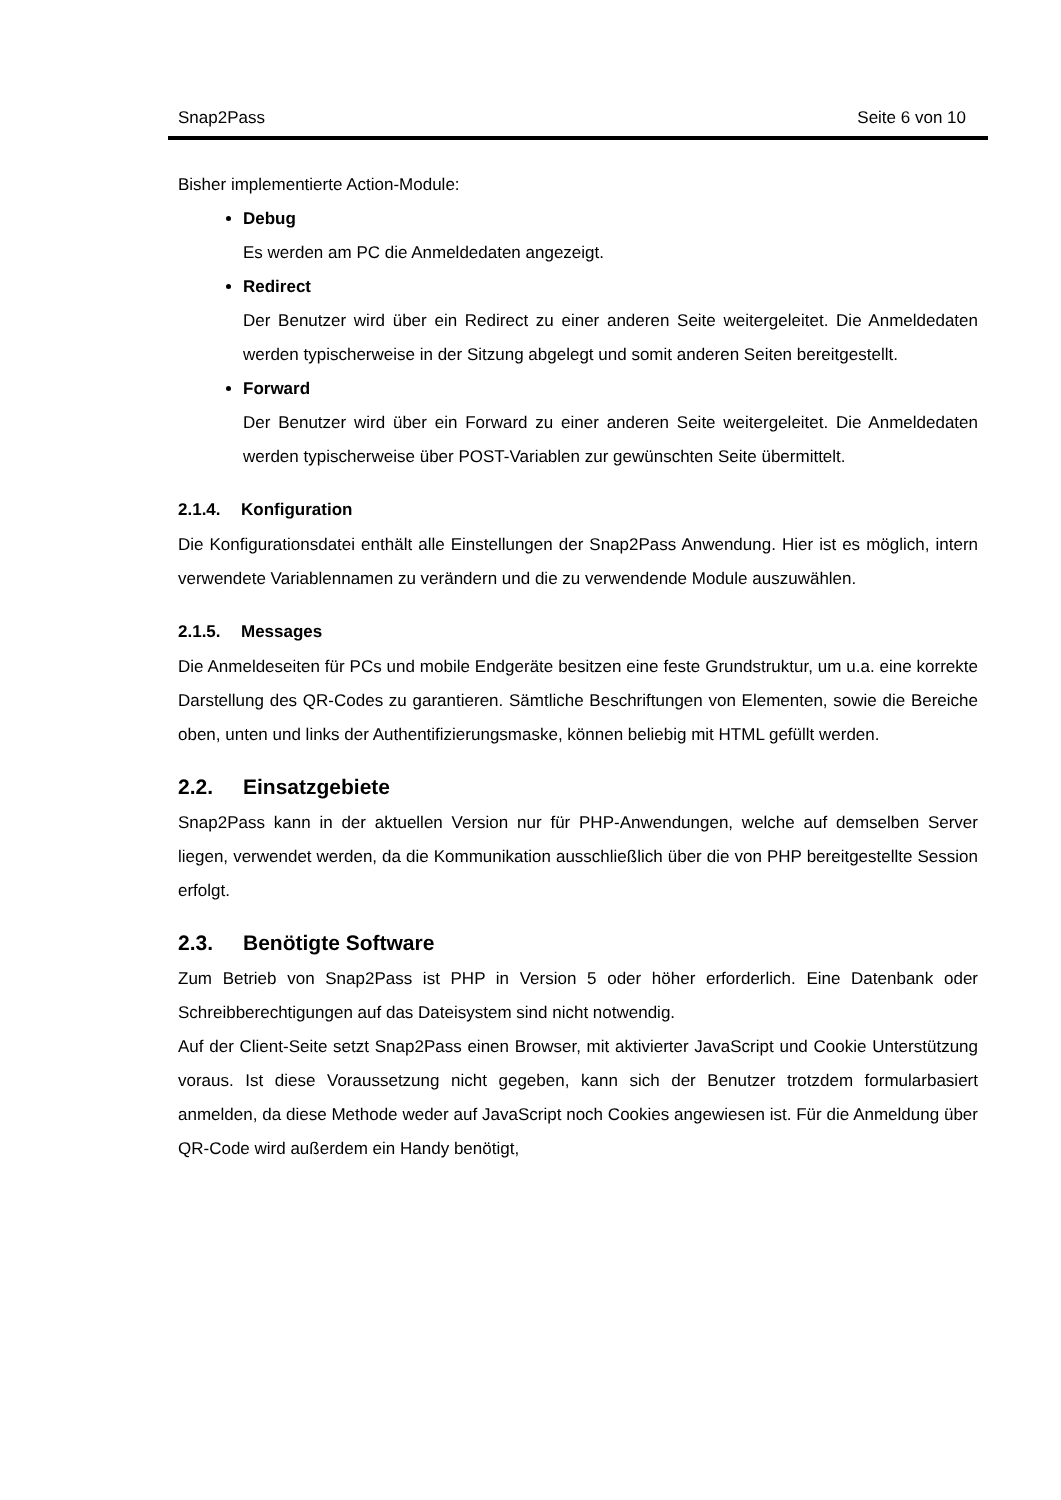Snap2Pass Seite 6 von 10
Bisher implementierte Action-Module:
Debug
Es werden am PC die Anmeldedaten angezeigt.
Redirect
Der Benutzer wird über ein Redirect zu einer anderen Seite weitergeleitet. Die Anmeldedaten werden typischerweise in der Sitzung abgelegt und somit anderen Seiten bereitgestellt.
Forward
Der Benutzer wird über ein Forward zu einer anderen Seite weitergeleitet. Die Anmeldedaten werden typischerweise über POST-Variablen zur gewünschten Seite übermittelt.
2.1.4. Konfiguration
Die Konfigurationsdatei enthält alle Einstellungen der Snap2Pass Anwendung. Hier ist es möglich, intern verwendete Variablennamen zu verändern und die zu verwendende Module auszuwählen.
2.1.5. Messages
Die Anmeldeseiten für PCs und mobile Endgeräte besitzen eine feste Grundstruktur, um u.a. eine korrekte Darstellung des QR-Codes zu garantieren. Sämtliche Beschriftungen von Elementen, sowie die Bereiche oben, unten und links der Authentifizierungsmaske, können beliebig mit HTML gefüllt werden.
2.2. Einsatzgebiete
Snap2Pass kann in der aktuellen Version nur für PHP-Anwendungen, welche auf demselben Server liegen, verwendet werden, da die Kommunikation ausschließlich über die von PHP bereitgestellte Session erfolgt.
2.3. Benötigte Software
Zum Betrieb von Snap2Pass ist PHP in Version 5 oder höher erforderlich. Eine Datenbank oder Schreibberechtigungen auf das Dateisystem sind nicht notwendig.
Auf der Client-Seite setzt Snap2Pass einen Browser, mit aktivierter JavaScript und Cookie Unterstützung voraus. Ist diese Voraussetzung nicht gegeben, kann sich der Benutzer trotzdem formularbasiert anmelden, da diese Methode weder auf JavaScript noch Cookies angewiesen ist. Für die Anmeldung über QR-Code wird außerdem ein Handy benötigt,